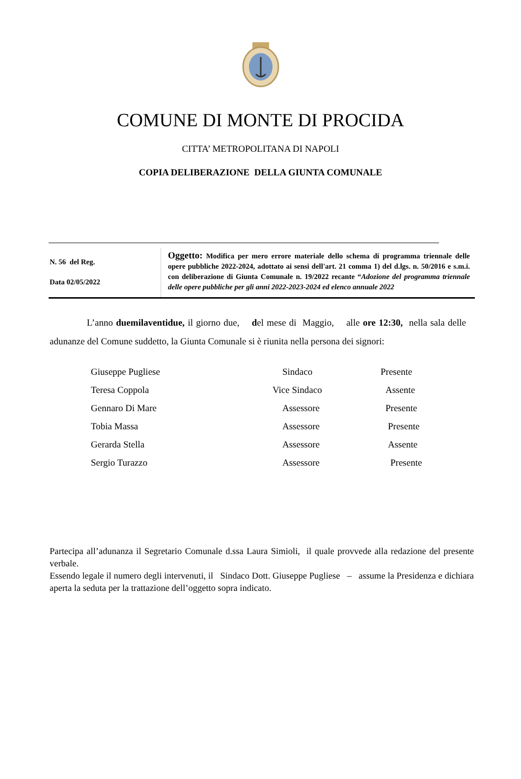COMUNE DI MONTE DI PROCIDA
CITTA’ METROPOLITANA DI NAPOLI
COPIA DELIBERAZIONE DELLA GIUNTA COMUNALE
| N. 56 del Reg. Data 02/05/2022 | Oggetto: Modifica per mero errore materiale dello schema di programma triennale delle opere pubbliche 2022-2024, adottato ai sensi dell'art. 21 comma 1) del d.lgs. n. 50/2016 e s.m.i. con deliberazione di Giunta Comunale n. 19/2022 recante “ Adozione del programma triennale delle opere pubbliche per gli anni 2022-2023-2024 ed elenco annuale 2022 |
L’anno duemilaventidue, il giorno due, del mese di Maggio, alle ore 12:30, nella sala delle adunanze del Comune suddetto, la Giunta Comunale si è riunita nella persona dei signori:
| Giuseppe Pugliese | Sindaco | Presente |
| Teresa Coppola | Vice Sindaco | Assente |
| Gennaro Di Mare | Assessore | Presente |
| Tobia Massa | Assessore | Presente |
| Gerarda Stella | Assessore | Assente |
| Sergio Turazzo | Assessore | Presente |
Partecipa all’adunanza il Segretario Comunale d.ssa Laura Simioli, il quale provvede alla redazione del presente verbale.
Essendo legale il numero degli intervenuti, il Sindaco Dott. Giuseppe Pugliese – assume la Presidenza e dichiara aperta la seduta per la trattazione dell’oggetto sopra indicato.